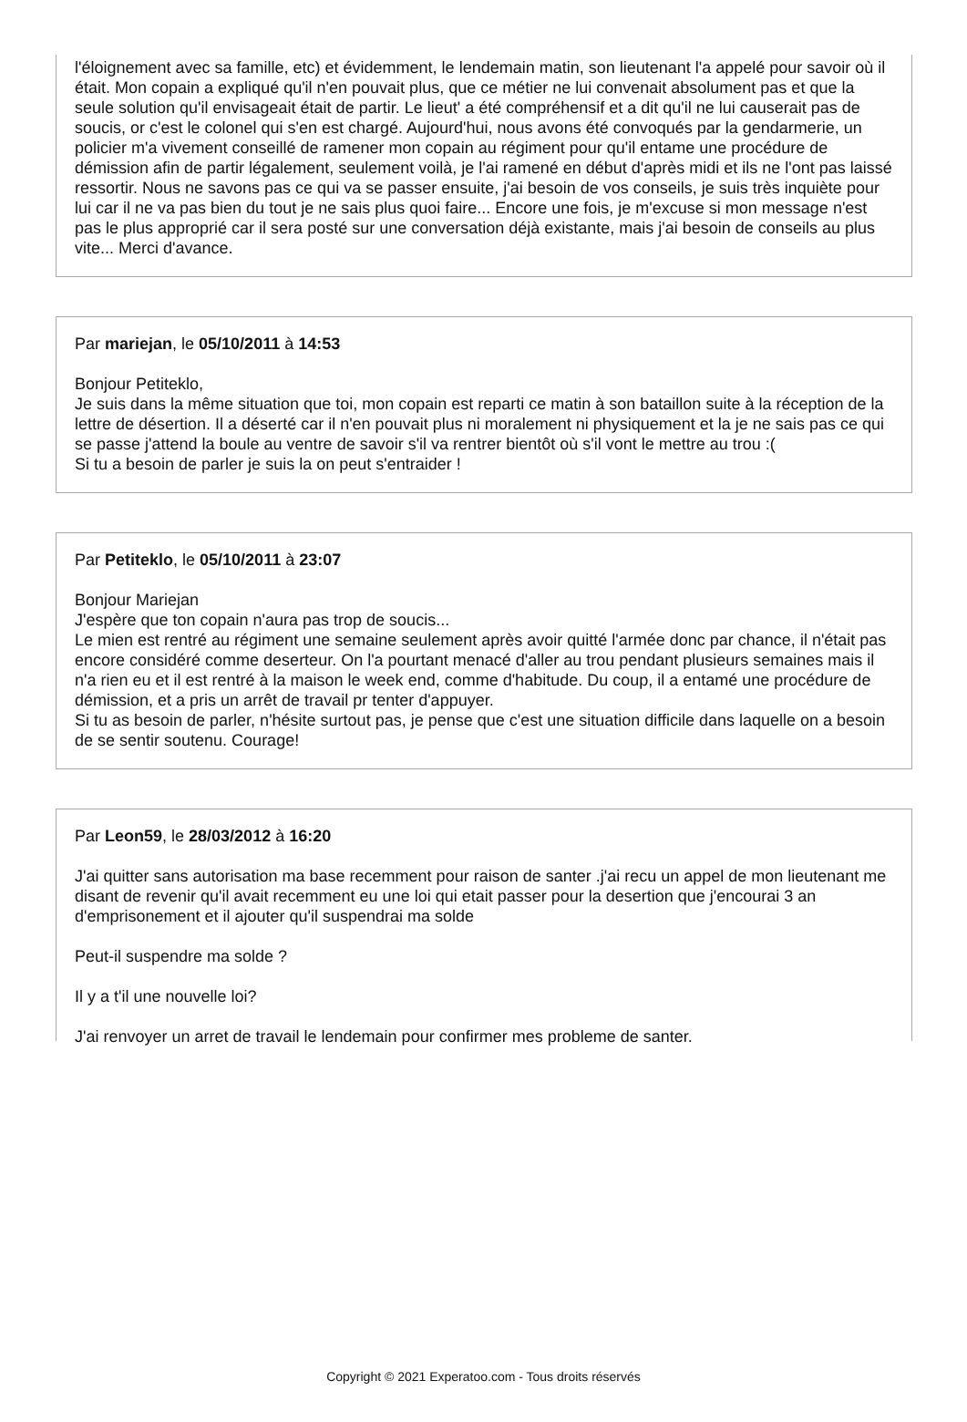l'éloignement avec sa famille, etc) et évidemment, le lendemain matin, son lieutenant l'a appelé pour savoir où il était. Mon copain a expliqué qu'il n'en pouvait plus, que ce métier ne lui convenait absolument pas et que la seule solution qu'il envisageait était de partir. Le lieut' a été compréhensif et a dit qu'il ne lui causerait pas de soucis, or c'est le colonel qui s'en est chargé. Aujourd'hui, nous avons été convoqués par la gendarmerie, un policier m'a vivement conseillé de ramener mon copain au régiment pour qu'il entame une procédure de démission afin de partir légalement, seulement voilà, je l'ai ramené en début d'après midi et ils ne l'ont pas laissé ressortir. Nous ne savons pas ce qui va se passer ensuite, j'ai besoin de vos conseils, je suis très inquiète pour lui car il ne va pas bien du tout je ne sais plus quoi faire... Encore une fois, je m'excuse si mon message n'est pas le plus approprié car il sera posté sur une conversation déjà existante, mais j'ai besoin de conseils au plus vite... Merci d'avance.
Par mariejan, le 05/10/2011 à 14:53
Bonjour Petiteklo,
Je suis dans la même situation que toi, mon copain est reparti ce matin à son bataillon suite à la réception de la lettre de désertion. Il a déserté car il n'en pouvait plus ni moralement ni physiquement et la je ne sais pas ce qui se passe j'attend la boule au ventre de savoir s'il va rentrer bientôt où s'il vont le mettre au trou :(
Si tu a besoin de parler je suis la on peut s'entraider !
Par Petiteklo, le 05/10/2011 à 23:07
Bonjour Mariejan
J'espère que ton copain n'aura pas trop de soucis...
Le mien est rentré au régiment une semaine seulement après avoir quitté l'armée donc par chance, il n'était pas encore considéré comme deserteur. On l'a pourtant menacé d'aller au trou pendant plusieurs semaines mais il n'a rien eu et il est rentré à la maison le week end, comme d'habitude. Du coup, il a entamé une procédure de démission, et a pris un arrêt de travail pr tenter d'appuyer.
Si tu as besoin de parler, n'hésite surtout pas, je pense que c'est une situation difficile dans laquelle on a besoin de se sentir soutenu. Courage!
Par Leon59, le 28/03/2012 à 16:20
J'ai quitter sans autorisation ma base recemment pour raison de santer .j'ai recu un appel de mon lieutenant me disant de revenir qu'il avait recemment eu une loi qui etait passer pour la desertion que j'encourai 3 an d'emprisonement et il ajouter qu'il suspendrai ma solde
Peut-il suspendre ma solde ?
Il y a t'il une nouvelle loi?
J'ai renvoyer un arret de travail le lendemain pour confirmer mes probleme de santer.
Copyright © 2021 Experatoo.com - Tous droits réservés